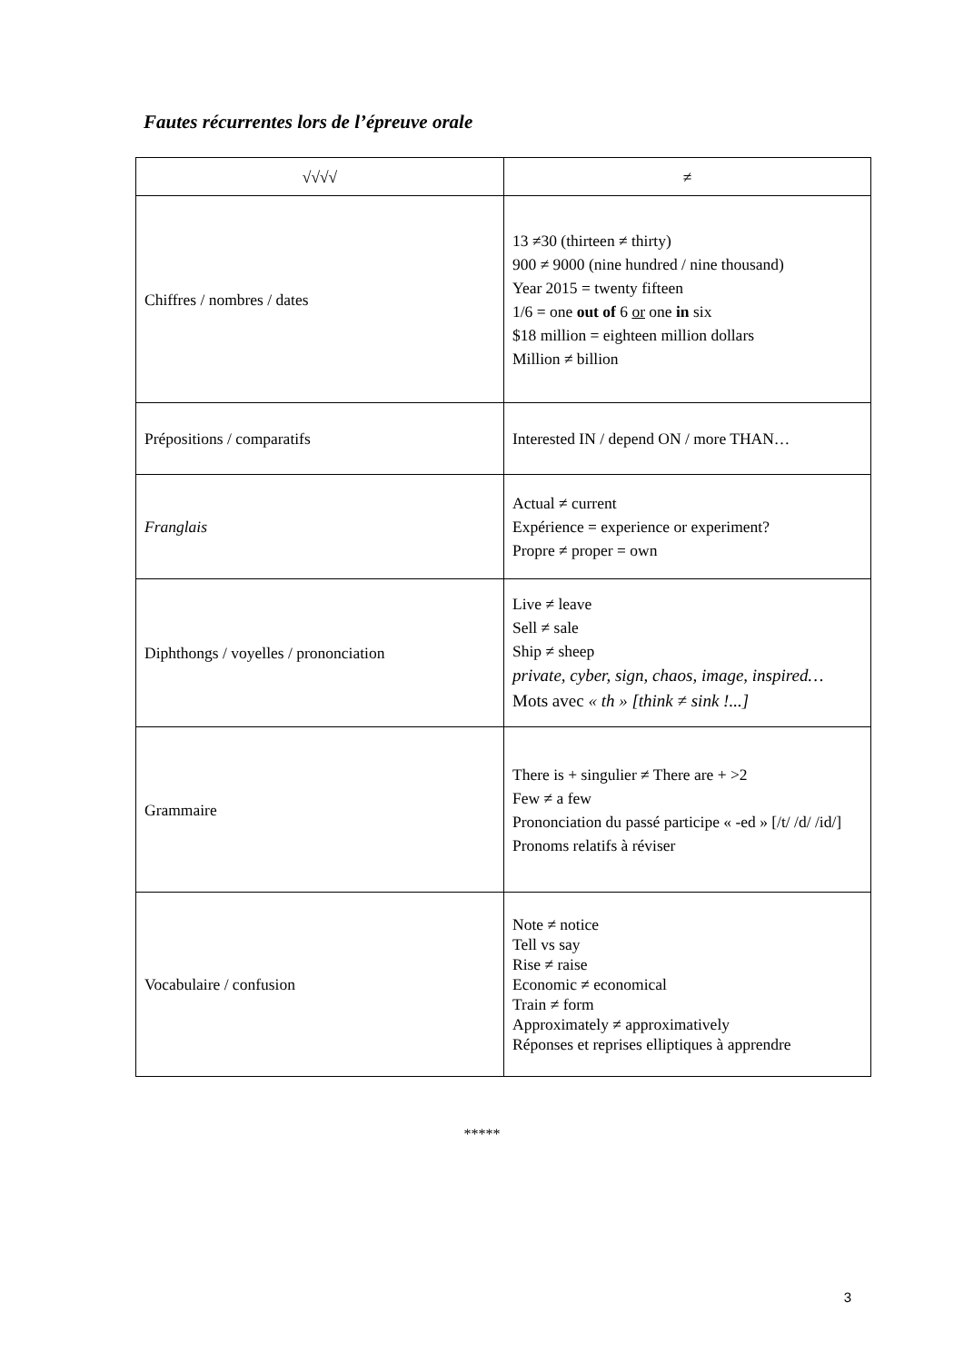Fautes récurrentes lors de l’épreuve orale
| √√√√ | ≠ |
| --- | --- |
| Chiffres / nombres / dates | 13 ≠30 (thirteen ≠ thirty) 900 ≠ 9000 (nine hundred / nine thousand) Year 2015 = twenty fifteen 1/6 = one out of 6 or one in six $18 million = eighteen million dollars Million ≠ billion |
| Prépositions / comparatifs | Interested IN / depend ON / more THAN… |
| Franglais | Actual ≠ current Expérience = experience or experiment? Propre ≠ proper = own |
| Diphthongs / voyelles / prononciation | Live ≠ leave Sell ≠ sale Ship ≠ sheep private, cyber, sign, chaos, image, inspired… Mots avec « th » [think ≠ sink !...] |
| Grammaire | There is + singulier ≠ There are + >2 Few ≠ a few Prononciation du passé participe « -ed » [/t/ /d/ /id/] Pronoms relatifs à réviser |
| Vocabulaire / confusion | Note ≠ notice Tell vs say Rise ≠ raise Economic ≠ economical Train ≠ form Approximately ≠ approximatively Réponses et reprises elliptiques à apprendre |
*****
3